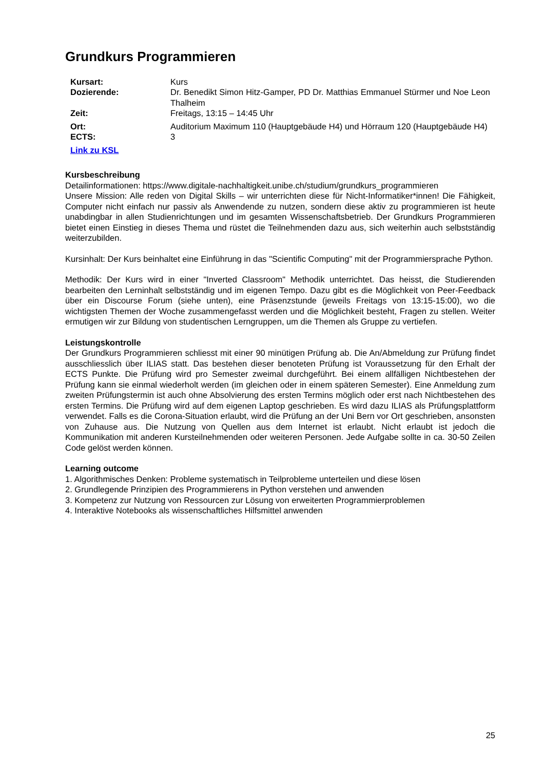Grundkurs Programmieren
| Kursart: | Kurs |
| Dozierende: | Dr. Benedikt Simon Hitz-Gamper, PD Dr. Matthias Emmanuel Stürmer und Noe Leon Thalheim |
| Zeit: | Freitags, 13:15 – 14:45 Uhr |
| Ort: | Auditorium Maximum 110 (Hauptgebäude H4) und Hörraum 120 (Hauptgebäude H4) |
| ECTS: | 3 |
| Link zu KSL | |
Kursbeschreibung
Detailinformationen: https://www.digitale-nachhaltigkeit.unibe.ch/studium/grundkurs_programmieren
Unsere Mission: Alle reden von Digital Skills – wir unterrichten diese für Nicht-Informatiker*innen! Die Fähigkeit, Computer nicht einfach nur passiv als Anwendende zu nutzen, sondern diese aktiv zu programmieren ist heute unabdingbar in allen Studienrichtungen und im gesamten Wissenschaftsbetrieb. Der Grundkurs Programmieren bietet einen Einstieg in dieses Thema und rüstet die Teilnehmenden dazu aus, sich weiterhin auch selbstständig weiterzubilden.
Kursinhalt: Der Kurs beinhaltet eine Einführung in das "Scientific Computing" mit der Programmiersprache Python.
Methodik: Der Kurs wird in einer "Inverted Classroom" Methodik unterrichtet. Das heisst, die Studierenden bearbeiten den Lerninhalt selbstständig und im eigenen Tempo. Dazu gibt es die Möglichkeit von Peer-Feedback über ein Discourse Forum (siehe unten), eine Präsenzstunde (jeweils Freitags von 13:15-15:00), wo die wichtigsten Themen der Woche zusammengefasst werden und die Möglichkeit besteht, Fragen zu stellen. Weiter ermutigen wir zur Bildung von studentischen Lerngruppen, um die Themen als Gruppe zu vertiefen.
Leistungskontrolle
Der Grundkurs Programmieren schliesst mit einer 90 minütigen Prüfung ab. Die An/Abmeldung zur Prüfung findet ausschliesslich über ILIAS statt. Das bestehen dieser benoteten Prüfung ist Voraussetzung für den Erhalt der ECTS Punkte. Die Prüfung wird pro Semester zweimal durchgeführt. Bei einem allfälligen Nichtbestehen der Prüfung kann sie einmal wiederholt werden (im gleichen oder in einem späteren Semester). Eine Anmeldung zum zweiten Prüfungstermin ist auch ohne Absolvierung des ersten Termins möglich oder erst nach Nichtbestehen des ersten Termins. Die Prüfung wird auf dem eigenen Laptop geschrieben. Es wird dazu ILIAS als Prüfungsplattform verwendet. Falls es die Corona-Situation erlaubt, wird die Prüfung an der Uni Bern vor Ort geschrieben, ansonsten von Zuhause aus. Die Nutzung von Quellen aus dem Internet ist erlaubt. Nicht erlaubt ist jedoch die Kommunikation mit anderen Kursteilnehmenden oder weiteren Personen. Jede Aufgabe sollte in ca. 30-50 Zeilen Code gelöst werden können.
Learning outcome
1. Algorithmisches Denken: Probleme systematisch in Teilprobleme unterteilen und diese lösen
2. Grundlegende Prinzipien des Programmierens in Python verstehen und anwenden
3. Kompetenz zur Nutzung von Ressourcen zur Lösung von erweiterten Programmierproblemen
4. Interaktive Notebooks als wissenschaftliches Hilfsmittel anwenden
25